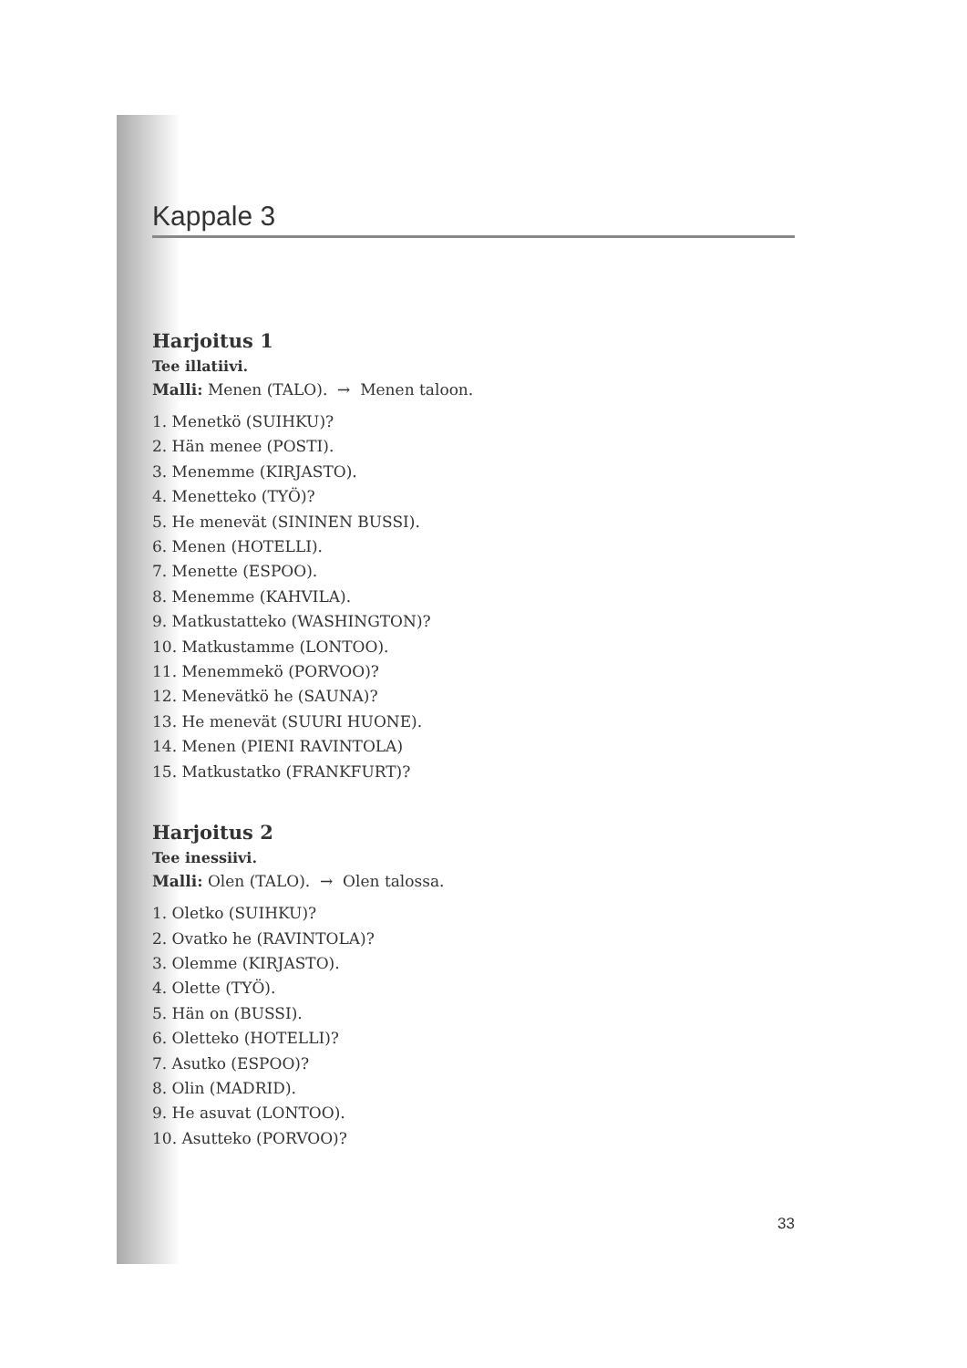Kappale 3
Harjoitus 1
Tee illatiivi.
Malli: Menen (TALO). → Menen taloon.
1. Menetkö (SUIHKU)?
2. Hän menee (POSTI).
3. Menemme (KIRJASTO).
4. Menetteko (TYÖ)?
5. He menevät (SININEN BUSSI).
6. Menen (HOTELLI).
7. Menette (ESPOO).
8. Menemme (KAHVILA).
9. Matkustatteko (WASHINGTON)?
10. Matkustamme (LONTOO).
11. Menemmekö (PORVOO)?
12. Menevätkö he (SAUNA)?
13. He menevät (SUURI HUONE).
14. Menen (PIENI RAVINTOLA)
15. Matkustatko (FRANKFURT)?
Harjoitus 2
Tee inessiivi.
Malli: Olen (TALO). → Olen talossa.
1. Oletko (SUIHKU)?
2. Ovatko he (RAVINTOLA)?
3. Olemme (KIRJASTO).
4. Olette (TYÖ).
5. Hän on (BUSSI).
6. Oletteko (HOTELLI)?
7. Asutko (ESPOO)?
8. Olin (MADRID).
9. He asuvat (LONTOO).
10. Asutteko (PORVOO)?
33